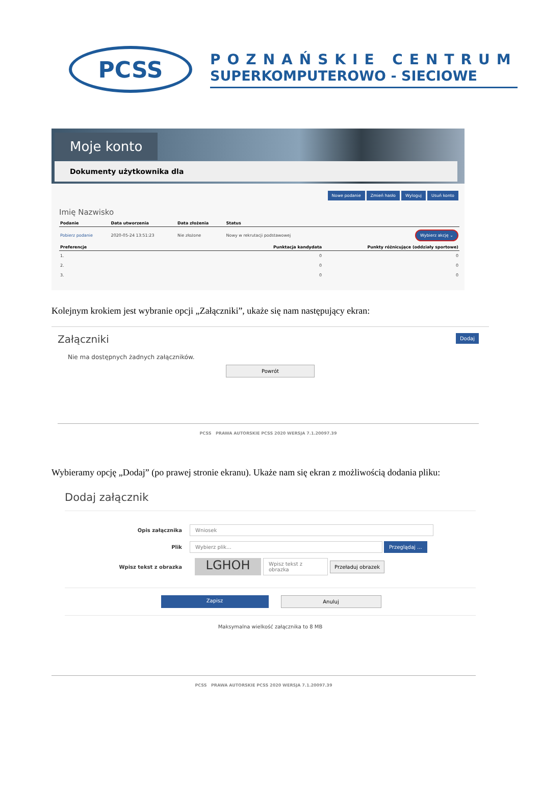PCSS
POZNAŃSKIE CENTRUM
SUPERKOMPUTEROWO - SIECIOWE
Moje konto
Dokumenty użytkownika dla
Nowe podanie Zmień hasło Wyloguj Usuń konto
Imię Nazwisko
| Podanie | Data utworzenia | Data złożenia | Status | |
| --- | --- | --- | --- | --- |
| Pobierz podanie | 2020-05-24 13:51:23 | Nie złożone | Nowy w rekrutacji podstawowej | Wybierz akcję ⌄ |
| Preferencje | | | Punktacja kandydata | Punkty różnicujące (oddziały sportowe) |
| 1. | | | 0 | 0 |
| 2. | | | 0 | 0 |
| 3. | | | 0 | 0 |
Kolejnym krokiem jest wybranie opcji „Załączniki”, ukaże się nam następujący ekran:
Załączniki Dodaj
Nie ma dostępnych żadnych załączników.
Powrót
PCSS PRAWA AUTORSKIE PCSS 2020 WERSJA 7.1.20097.39
Wybieramy opcję „Dodaj” (po prawej stronie ekranu). Ukaże nam się ekran z możliwością dodania pliku:
Dodaj załącznik
Opis załącznika
Wniosek
Plik
Wybierz plik... Przeglądaj ...
Wpisz tekst z obrazka
LGHOH
Wpisz tekst z obrazka
Przeładuj obrazek
Zapisz Anuluj
Maksymalna wielkość załącznika to 8 MB
PCSS PRAWA AUTORSKIE PCSS 2020 WERSJA 7.1.20097.39